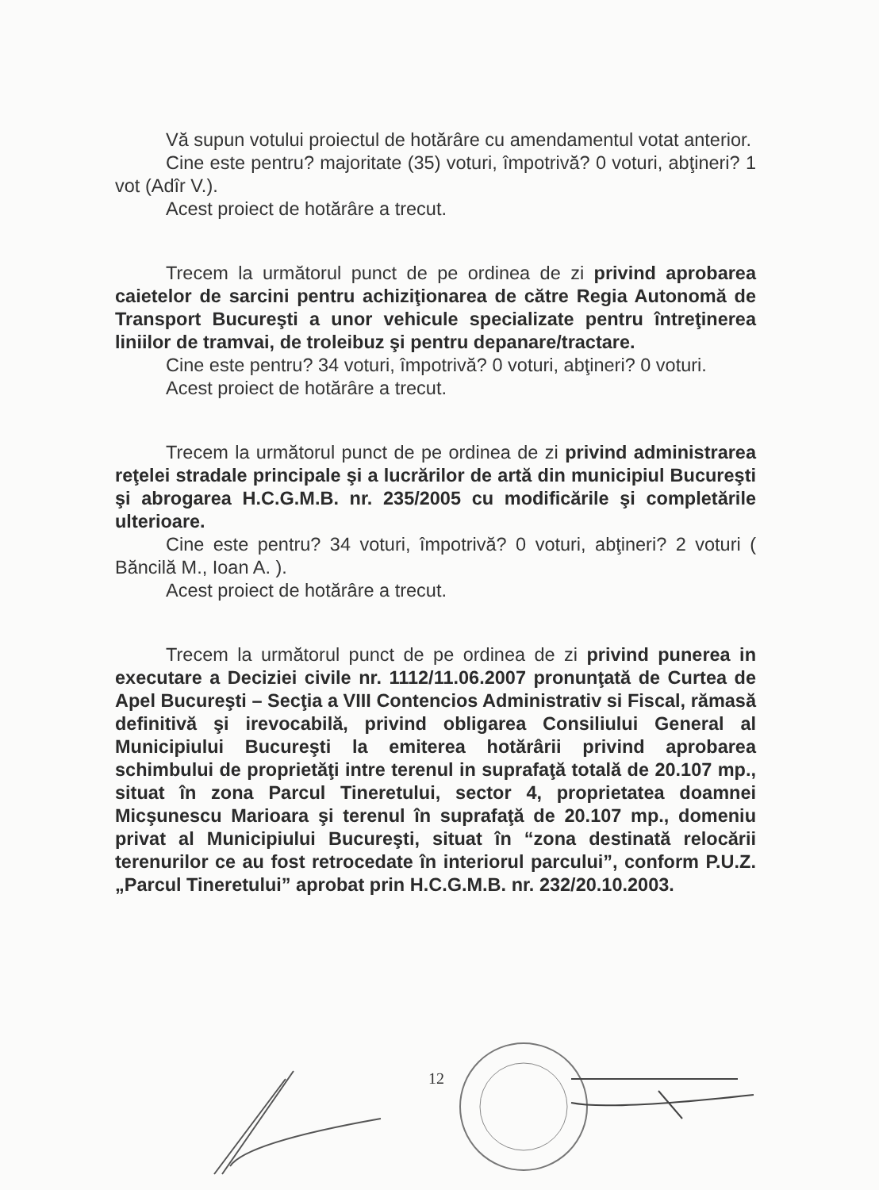Vă supun votului proiectul de hotărâre cu amendamentul votat anterior.
Cine este pentru? majoritate (35) voturi, împotrivă? 0 voturi, abţineri? 1 vot (Adîr V.).
Acest proiect de hotărâre a trecut.
Trecem la următorul punct de pe ordinea de zi privind aprobarea caietelor de sarcini pentru achiziţionarea de către Regia Autonomă de Transport Bucureşti a unor vehicule specializate pentru întreţinerea liniilor de tramvai, de troleibuz şi pentru depanare/tractare.
Cine este pentru? 34 voturi, împotrivă? 0 voturi, abţineri? 0 voturi.
Acest proiect de hotărâre a trecut.
Trecem la următorul punct de pe ordinea de zi privind administrarea reţelei stradale principale şi a lucrărilor de artă din municipiul Bucureşti şi abrogarea H.C.G.M.B. nr. 235/2005 cu modificările şi completările ulterioare.
Cine este pentru? 34 voturi, împotrivă? 0 voturi, abţineri? 2 voturi ( Băncilă M., Ioan A. ).
Acest proiect de hotărâre a trecut.
Trecem la următorul punct de pe ordinea de zi privind punerea in executare a Deciziei civile nr. 1112/11.06.2007 pronunţată de Curtea de Apel Bucureşti – Secţia a VIII Contencios Administrativ si Fiscal, rămasă definitivă şi irevocabilă, privind obligarea Consiliului General al Municipiului Bucureşti la emiterea hotărârii privind aprobarea schimbului de proprietăţi intre terenul in suprafaţă totală de 20.107 mp., situat în zona Parcul Tineretului, sector 4, proprietatea doamnei Micşunescu Marioara şi terenul în suprafaţă de 20.107 mp., domeniu privat al Municipiului Bucureşti, situat în “zona destinată relocării terenurilor ce au fost retrocedate în interiorul parcului”, conform P.U.Z. „Parcul Tineretului” aprobat prin H.C.G.M.B. nr. 232/20.10.2003.
12